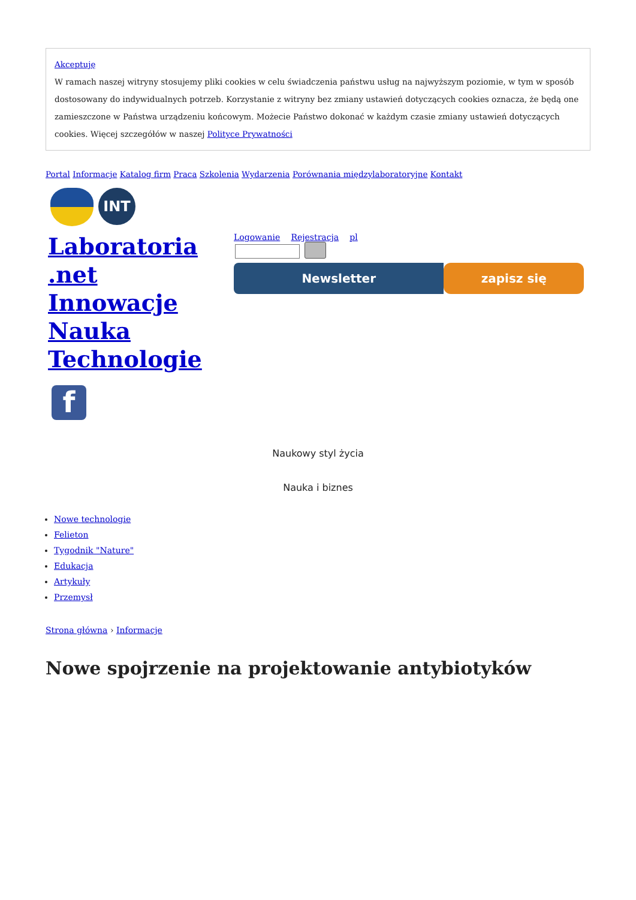Akceptuję
W ramach naszej witryny stosujemy pliki cookies w celu świadczenia państwu usług na najwyższym poziomie, w tym w sposób dostosowany do indywidualnych potrzeb. Korzystanie z witryny bez zmiany ustawień dotyczących cookies oznacza, że będą one zamieszczone w Państwa urządzeniu końcowym. Możecie Państwo dokonać w każdym czasie zmiany ustawień dotyczących cookies. Więcej szczegółów w naszej Polityce Prywatności
Portal Informacje Katalog firm Praca Szkolenia Wydarzenia Porównania międzylaboratoryjne Kontakt
INT
Laboratoria .net Innowacje Nauka Technologie
Logowanie Rejestracja pl
Newsletter zapisz się
f
Naukowy styl życia
Nauka i biznes
Nowe technologie
Felieton
Tygodnik "Nature"
Edukacja
Artykuły
Przemysł
Strona główna › Informacje
Nowe spojrzenie na projektowanie antybiotyków